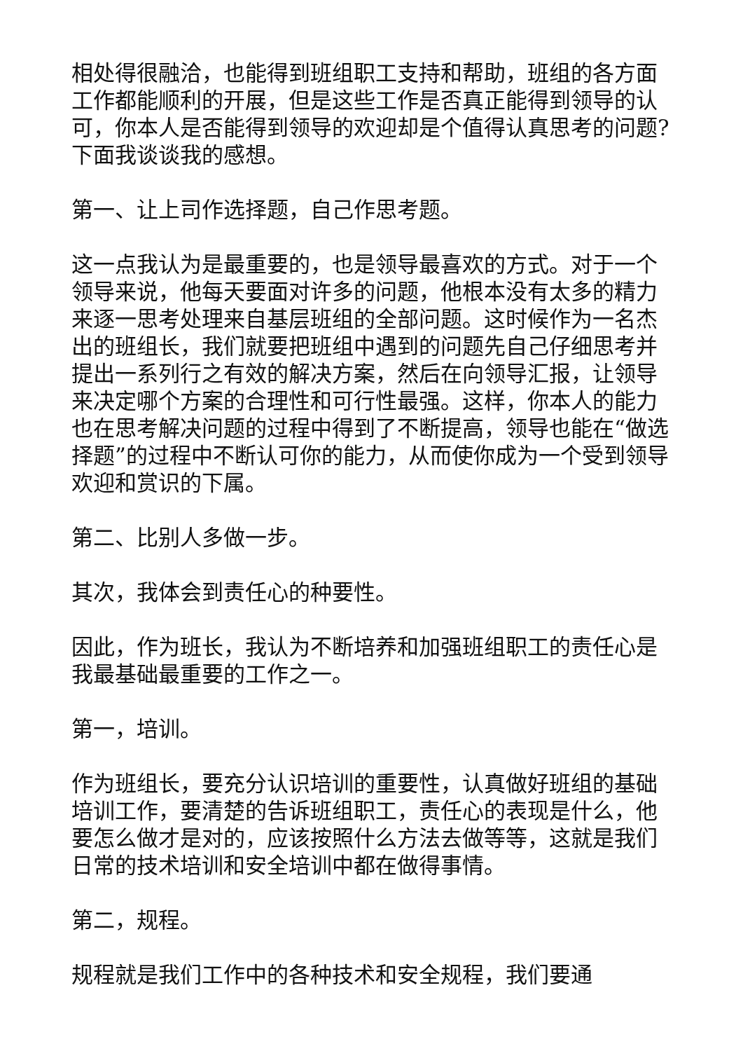相处得很融洽，也能得到班组职工支持和帮助，班组的各方面工作都能顺利的开展，但是这些工作是否真正能得到领导的认可，你本人是否能得到领导的欢迎却是个值得认真思考的问题?下面我谈谈我的感想。
第一、让上司作选择题，自己作思考题。
这一点我认为是最重要的，也是领导最喜欢的方式。对于一个领导来说，他每天要面对许多的问题，他根本没有太多的精力来逐一思考处理来自基层班组的全部问题。这时候作为一名杰出的班组长，我们就要把班组中遇到的问题先自己仔细思考并提出一系列行之有效的解决方案，然后在向领导汇报，让领导来决定哪个方案的合理性和可行性最强。这样，你本人的能力也在思考解决问题的过程中得到了不断提高，领导也能在“做选择题”的过程中不断认可你的能力，从而使你成为一个受到领导欢迎和赏识的下属。
第二、比别人多做一步。
其次，我体会到责任心的种要性。
因此，作为班长，我认为不断培养和加强班组职工的责任心是我最基础最重要的工作之一。
第一，培训。
作为班组长，要充分认识培训的重要性，认真做好班组的基础培训工作，要清楚的告诉班组职工，责任心的表现是什么，他要怎么做才是对的，应该按照什么方法去做等等，这就是我们日常的技术培训和安全培训中都在做得事情。
第二，规程。
规程就是我们工作中的各种技术和安全规程，我们要通